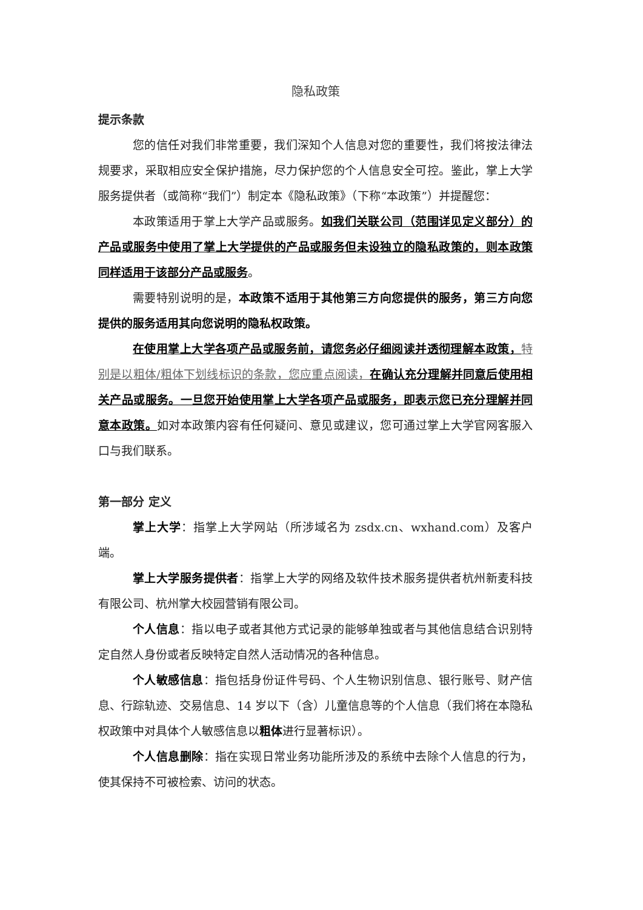隐私政策
提示条款
您的信任对我们非常重要，我们深知个人信息对您的重要性，我们将按法律法规要求，采取相应安全保护措施，尽力保护您的个人信息安全可控。鉴此，掌上大学服务提供者（或简称“我们”）制定本《隐私政策》（下称“本政策”）并提醒您：
本政策适用于掌上大学产品或服务。如我们关联公司（范围详见定义部分）的产品或服务中使用了掌上大学提供的产品或服务但未设独立的隐私政策的，则本政策同样适用于该部分产品或服务。
需要特别说明的是，本政策不适用于其他第三方向您提供的服务，第三方向您提供的服务适用其向您说明的隐私权政策。
在使用掌上大学各项产品或服务前，请您务必仔细阅读并透彻理解本政策，特别是以粗体/粗体下划线标识的条款，您应重点阅读，在确认充分理解并同意后使用相关产品或服务。一旦您开始使用掌上大学各项产品或服务，即表示您已充分理解并同意本政策。如对本政策内容有任何疑问、意见或建议，您可通过掌上大学官网客服入口与我们联系。
第一部分 定义
掌上大学：指掌上大学网站（所涉域名为 zsdx.cn、wxhand.com）及客户端。
掌上大学服务提供者：指掌上大学的网络及软件技术服务提供者杭州新麦科技有限公司、杭州掌大校园营销有限公司。
个人信息：指以电子或者其他方式记录的能够单独或者与其他信息结合识别特定自然人身份或者反映特定自然人活动情况的各种信息。
个人敏感信息：指包括身份证件号码、个人生物识别信息、银行账号、财产信息、行踪轨迹、交易信息、14 岁以下（含）儿童信息等的个人信息（我们将在本隐私权政策中对具体个人敏感信息以粗体进行显著标识）。
个人信息删除：指在实现日常业务功能所涉及的系统中去除个人信息的行为，使其保持不可被检索、访问的状态。